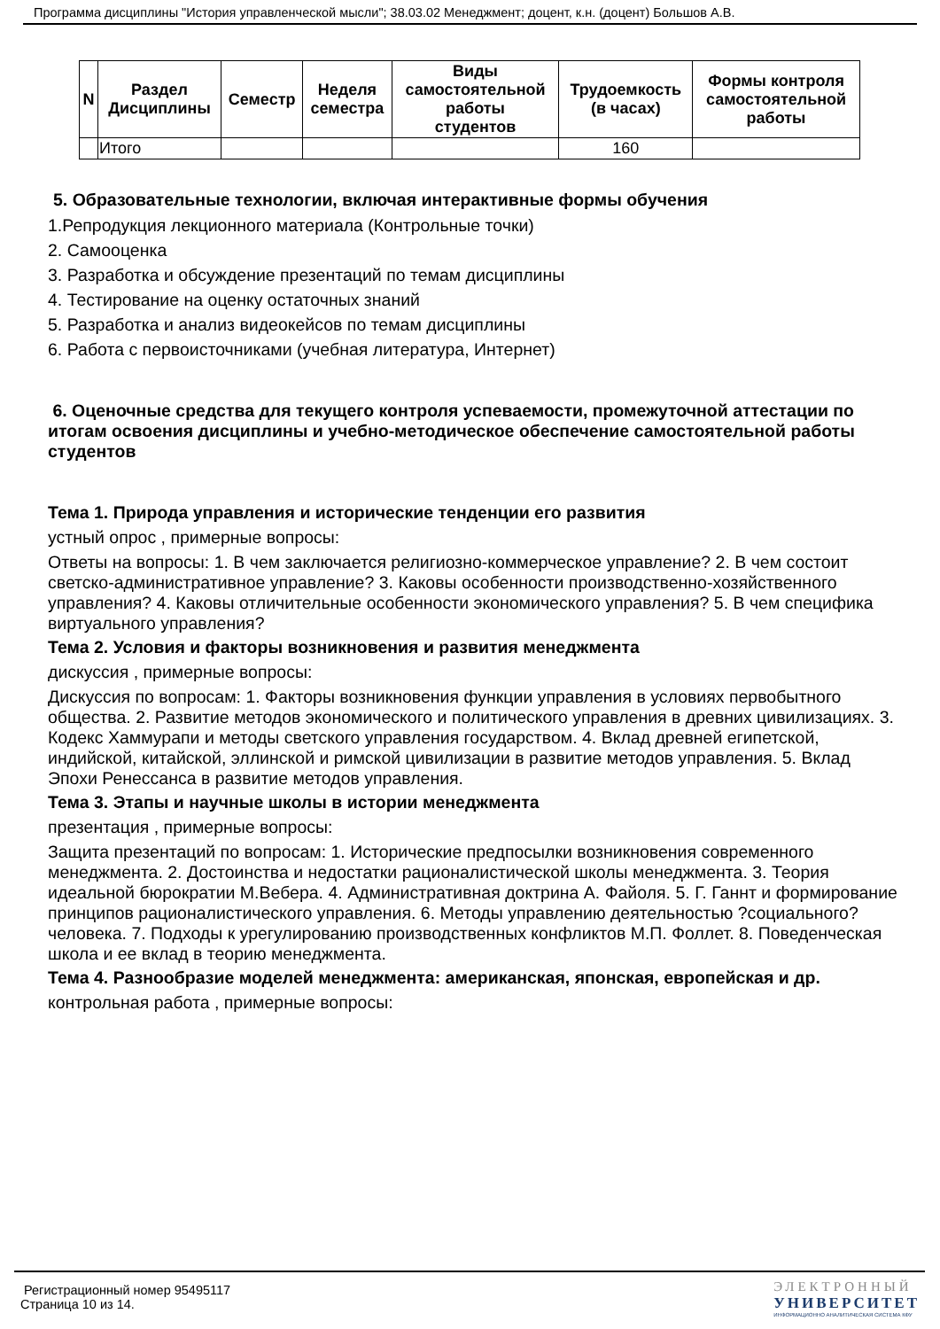Программа дисциплины "История управленческой мысли"; 38.03.02 Менеджмент; доцент, к.н. (доцент) Большов А.В.
| N | Раздел Дисциплины | Семестр | Неделя семестра | Виды самостоятельной работы студентов | Трудоемкость (в часах) | Формы контроля самостоятельной работы |
| --- | --- | --- | --- | --- | --- | --- |
| | Итого | | | | 160 | |
5. Образовательные технологии, включая интерактивные формы обучения
1.Репродукция лекционного материала (Контрольные точки)
2. Самооценка
3. Разработка и обсуждение презентаций по темам дисциплины
4. Тестирование на оценку остаточных знаний
5. Разработка и анализ видеокейсов по темам дисциплины
6. Работа с первоисточниками (учебная литература, Интернет)
6. Оценочные средства для текущего контроля успеваемости, промежуточной аттестации по итогам освоения дисциплины и учебно-методическое обеспечение самостоятельной работы студентов
Тема 1. Природа управления и исторические тенденции его развития
устный опрос , примерные вопросы:
Ответы на вопросы: 1. В чем заключается религиозно-коммерческое управление? 2. В чем состоит светско-административное управление? 3. Каковы особенности производственно-хозяйственного управления? 4. Каковы отличительные особенности экономического управления? 5. В чем специфика виртуального управления?
Тема 2. Условия и факторы возникновения и развития менеджмента
дискуссия , примерные вопросы:
Дискуссия по вопросам: 1. Факторы возникновения функции управления в условиях первобытного общества. 2. Развитие методов экономического и политического управления в древних цивилизациях. 3. Кодекс Хаммурапи и методы светского управления государством. 4. Вклад древней египетской, индийской, китайской, эллинской и римской цивилизации в развитие методов управления. 5. Вклад Эпохи Ренессанса в развитие методов управления.
Тема 3. Этапы и научные школы в истории менеджмента
презентация , примерные вопросы:
Защита презентаций по вопросам: 1. Исторические предпосылки возникновения современного менеджмента. 2. Достоинства и недостатки рационалистической школы менеджмента. 3. Теория идеальной бюрократии М.Вебера. 4. Административная доктрина А. Файоля. 5. Г. Ганнт и формирование принципов рационалистического управления. 6. Методы управлению деятельностью ?социального? человека. 7. Подходы к урегулированию производственных конфликтов М.П. Фоллет. 8. Поведенческая школа и ее вклад в теорию менеджмента.
Тема 4. Разнообразие моделей менеджмента: американская, японская, европейская и др.
контрольная работа , примерные вопросы:
Регистрационный номер 95495117
Страница 10 из 14.
ЭЛЕКТРОННЫЙ
УНИВЕРСИТЕТ
ИНФОРМАЦИОННО АНАЛИТИЧЕСКАЯ СИСТЕМА КФУ